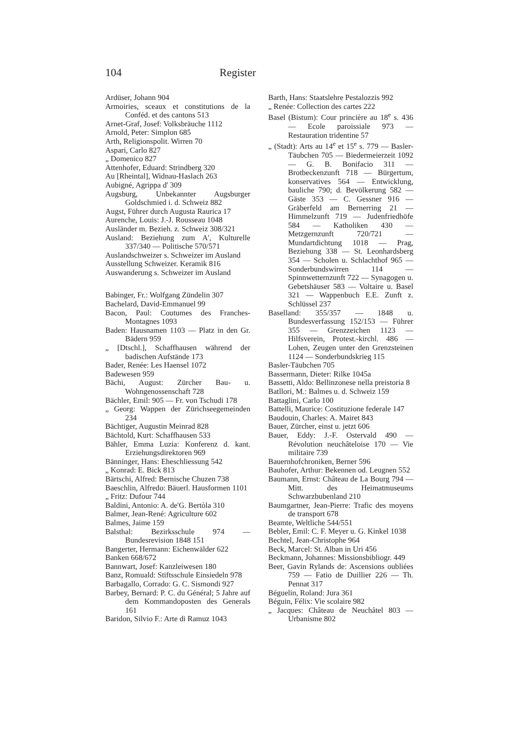104 Register
Ardüser, Johann 904
Armoiries, sceaux et constitutions de la Conféd. et des cantons 513
Arnet-Graf, Josef: Volksbräuche 1112
Arnold, Peter: Simplon 685
Arth, Religionspolit. Wirren 70
Aspari, Carlo 827
„ Domenico 827
Attenhofer, Eduard: Strindberg 320
Au [Rheintal], Widnau-Haslach 263
Aubigné, Agrippa d' 309
Augsburg, Unbekannter Augsburger Goldschmied i. d. Schweiz 882
Augst, Führer durch Augusta Raurica 17
Aurenche, Louis: J.-J. Rousseau 1048
Ausländer m. Bezieh. z. Schweiz 308/321
Ausland: Beziehung zum A', Kulturelle 337/340 — Politische 570/571
Auslandschweizer s. Schweizer im Ausland
Ausstellung Schweizer. Keramik 816
Auswanderung s. Schweizer im Ausland
Babinger, Fr.: Wolfgang Zündelin 307
Bachelard, David-Emmanuel 99
Bacon, Paul: Coutumes des Franches-Montagnes 1093
Baden: Hausnamen 1103 — Platz in den Gr. Bädern 959
„ [Dtschl.], Schaffhausen während der badischen Aufstände 173
Bader, Renée: Les Haensel 1072
Badewesen 959
Bächi, August: Zürcher Bau- u. Wohngenossenschaft 728
Bächler, Emil: 905 — Fr. von Tschudi 178
„ Georg: Wappen der Zürichseegemeinden 234
Bächtiger, Augustin Meinrad 828
Bächtold, Kurt: Schaffhausen 533
Bähler, Emma Luzia: Konferenz d. kant. Erziehungsdirektoren 969
Bänninger, Hans: Eheschliessung 542
„ Konrad: E. Bick 813
Bärtschi, Alfred: Bernische Chuzen 738
Baeschlin, Alfredo: Bäuerl. Hausformen 1101
„ Fritz: Dufour 744
Baldini, Antonio: A. de'G. Bertòla 310
Balmer, Jean-René: Agriculture 602
Balmes, Jaime 159
Balsthal: Bezirksschule 974 — Bundesrevision 1848 151
Bangerter, Hermann: Eichenwälder 622
Banken 668/672
Bannwart, Josef: Kanzleiwesen 180
Banz, Romuald: Stiftsschule Einsiedeln 978
Barbagallo, Corrado: G. C. Sismondi 927
Barbey, Bernard: P. C. du Général; 5 Jahre auf dem Kommandoposten des Generals 161
Baridon, Silvio F.: Arte di Ramuz 1043
Barth, Hans: Staatslehre Pestalozzis 992
„ Renée: Collection des cartes 222
Basel (Bistum): Cour princière au 18<sup>e</sup> s. 436 — Ecole paroissiale 973 — Restauration tridentine 57
„ (Stadt): Arts au 14<sup>e</sup> et 15<sup>e</sup> s. 779 — Basler-Täubchen 705 — Biedermeierzeit 1092 — G. B. Bonifacio 311 — Brotbeckenzunft 718 — Bürgertum, konservatives 564 — Entwicklung, bauliche 790; d. Bevölkerung 582 — Gäste 353 — C. Gessner 916 — Gräberfeld am Bernerring 21 — Himmelzunft 719 — Judenfriedhöfe 584 — Katholiken 430 — Metzgernzunft 720/721 — Mundartdichtung 1018 — Prag, Beziehung 338 — St. Leonhardsberg 354 — Scholen u. Schlachthof 965 — Sonderbundswirren 114 — Spinnwetternzunft 722 — Synagogen u. Gebetshäuser 583 — Voltaire u. Basel 321 — Wappenbuch E.E. Zunft z. Schlüssel 237
Baselland: 355/357 — 1848 u. Bundesverfassung 152/153 — Führer 355 — Grenzzeichen 1123 — Hilfsverein, Protest.-kirchl. 486 — Lohen, Zeugen unter den Grenzsteinen 1124 — Sonderbundskrieg 115
Basler-Täubchen 705
Bassermann, Dieter: Rilke 1045a
Bassetti, Aldo: Bellinzonese nella preistoria 8
Batllori, M.: Balmes u. d. Schweiz 159
Battaglini, Carlo 100
Battelli, Maurice: Costituzione federale 147
Baudouin, Charles: A. Mairet 843
Bauer, Zürcher, einst u. jetzt 606
Bauer, Eddy: J.-F. Ostervald 490 — Révolution neuchâteloise 170 — Vie militaire 739
Bauernhofchroniken, Berner 596
Bauhofer, Arthur: Bekennen od. Leugnen 552
Baumann, Ernst: Château de La Bourg 794 — Mitt. des Heimatmuseums Schwarzbubenland 210
Baumgartner, Jean-Pierre: Trafic des moyens de transport 678
Beamte, Weltliche 544/551
Bebler, Emil: C. F. Meyer u. G. Kinkel 1038
Bechtel, Jean-Christophe 964
Beck, Marcel: St. Alban in Uri 456
Beckmann, Johannes: Missionsbibliogr. 449
Beer, Gavin Rylands de: Ascensions oubliées 759 — Fatio de Duillier 226 — Th. Pennat 317
Béguelin, Roland: Jura 361
Béguin, Félix: Vie scolaire 982
„ Jacques: Château de Neuchâtel 803 — Urbanisme 802